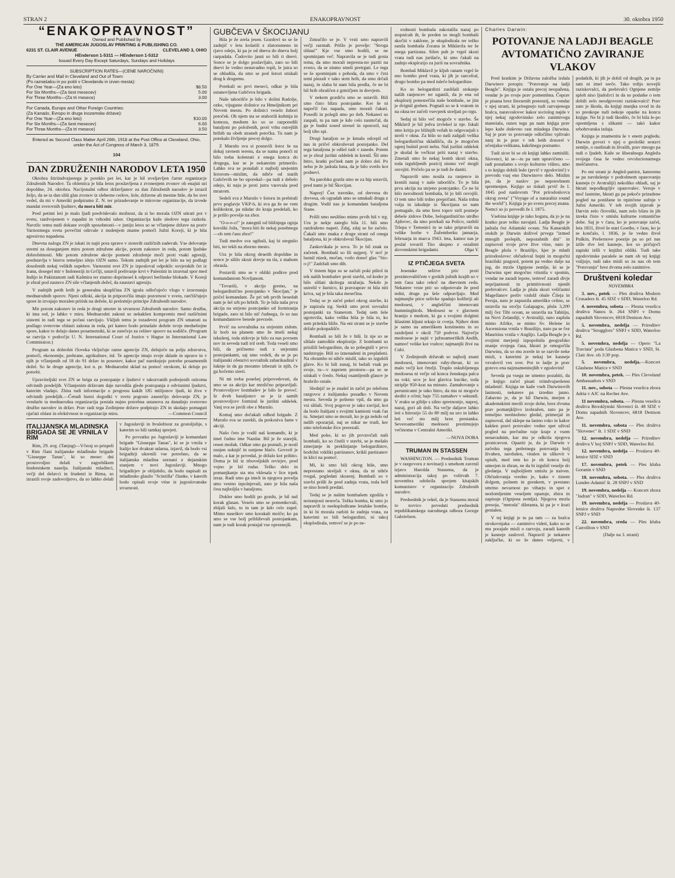STRAN 2 ENAKOPRAVNOST 30. oktobra 1950
“ENAKOPRAVNOST”
Owned and Published by
THE AMERICAN JUGOSLAV PRINTING & PUBLISHING CO.
6231 ST. CLAIR AVENUE CLEVELAND 3, OHIO
HEnderson 1-5311 — HEnderson 1-5312
Issued Every Day Except Saturdays, Sundays and Holidays
SUBSCRIPTION RATES—(CENE NAROČNINI)
By Carrier and Mail in Cleveland and Out of Town:
(Po raznašalcu in po pošti v Clevelandu in izven mesta):
For One Year—(Za eno leto) $8.50
For Six Months—(Za šest mesecev) 5.00
For Three Months—(Za tri mesece) 3.00
For Canada, Europe and Other Foreign Countries:
(Za Kanado, Evropo in druge inozemske države):
For One Year—(Za eno leto) $10.00
For Six Months—(Za šest mesecev) 6.00
For Three Months—(Za tri mesece) 3.50
Entered as Second Class Matter April 26th, 1918 at the Post Office at Cleveland, Ohio, under the Act of Congress of March 3, 1879.
104
DAN ZDRUŽENIH NARODOV LETA 1950
Oktobra štiriindvajsetega je poteklo pet let, kar je bil uveljavljen čarter organizacje Združenih Narodov. Ta obletnica je bila letos proslavljena z zvonenjem zvonov ob enajsti uri dopoldne, 24. oktobra. Nacijonalni odbor državljanov za dan Združenih narodov je izrazil željo, da se ta dan sliši glas zvonov iz sleherne cerkve, šole, državne ali mestne hiše, da bo svet vedel, da mi v Ameriki podpiramo Z. N. ter prizadevanje te mirovne organizacije, da izvede mandat svetovnih ljudstev, da mora biti mir.
Pred petimi leti je malo ljudi predvidevalo možnost, da si bo morala OZN utirati pot v svetu, razdvojenem v zapadni in vzhodni tabor. Organizacija kaže sledove tega razkola. Navzlic temu nudi dokaze svojih sposobnosti—v juniju letos so se včlanjene države na poziv Varnostnega sveta povečini odzvale z nudenjem znatne pomoči Južni Koreji, ki je bila agresivno napadena.
Dnevna naloga ZN je iskati in najti pota sprave v stoterih različnih zadevah. Vse delovanje stremi za doseganjem miru potom združene akcije, potom zakonov in reda, potom ljudske dobrobitnosti. Mir potom združene akcije pomeni združenje moči proti vsaki agresiji, predstavlja v bistvu temeljno idejo OZN samo. Tekom zadnjih pet let je bilo na tej podlagi doseženih nekaj velikih uspehov. Varnostni svet ZN je izposloval odpoklic sovjetskih čet iz Irana, dosegel mir v Indoneziji in Grčiji, ustavil prelivanje krvi v Palestini in izravnal spor med Indijo in Pakistanom radi Kašmira ter znatno doprinesel k odpravi berlinske blokade. V Koreji je zbral pod zastavo ZN sile včlanjenih dežel, da zaustavi agresijo.
V zadnjih petih letih je generalna skupščina ZN igrala odločujočo vlogo v izravnanju mednarodnih sporov. Njeni odloki, akcija in priporočila imajo pozornost v svetu, razčiščujejo spore in izvajajo moralen pritisk na dežele, ki prelomijo principe Združenih narodov.
Mir potom zakonov in reda je drugi smoter in stvarnost Združenih narodov. Samo družba, ki ima red, je lahko v miru. Mednarodni zakoni so nekakšen kompromis med različnimi sistemi in radi tega se počasi razvijajo. Vkljub temu je tozadevni program ZN smatrati za podlago svetovne oblasti zakona in reda, pri katero bodo prinašale dežele svoje medsebojne spore, kakor to delajo danes posamezniki, ki se zatečejo za rešitev sporov na sodišče. (Program se razvija v področju U. N. International Court of Justice v Hague in International Law Commission.)
Program za dobrobit človeka vključuje razne agencije ZN, delujoče na polju zdravstva, pomoči, ekonomije, prehrane, agrikulture, itd. Te agencije imajo svoje sklade in uprave in v njih je včlanjenih od 18 do 91 držav in posestev, kakor pač narekujejo potrebe posameznih dežel. So še druge agencije, kot n. pr. Mednarodni sklad za pomoč otrokom, ki deluje po potrebi.
Upraviteljski svet ZN se briga za postopanje z ljudstvi v takozvanih podrejenih oziroma odvisnih predeljih. Včlanjenim državam daje navodila glede postopanja z odvisnimi ljudstvi, katerim vladajo. Zbira tudi informacije o progresu kakih 185 milijonov ljudi, ki žive v odvisnih predeljih.—Četudi burni dogodki v svetu pogosto zasenčijo delovanje ZN, je vendarle ta mednarodna organizacija postala nujno potrebna ustanova za današnjo svetovno družbo narodov in držav. Prav radi tega Zedinjene države podpirajo ZN in skušajo pomagati ojačati oblast in efektivnost te organizacije miru. —Common Council
ITALIJANSKA MLADINSKA BRIGADA SE JE VRNILA V RIM
Rim, 29. avg. (Tanjug)—Včeraj so prispeli v Rim člani italijanske mladinske brigade "Giuseppe Tanas", ki so mesec dni prostovoljno delali v zagrebškem študentskem naselju. Italijanski mladinci, večji del delavci in študenti iz Rima, so izrazili svoje zadovoljstvo, da so lahko delali v Jugoslaviji in hvaležnost za gostoljubje, s katerim so bili tamkaj sprejeti.
Po povratku po Jugoslaviji je komandant brigade "Giuseppe Tanas", ki se je vrnila v Italijo kot dvakrat udarna, izjavil, da bodo vsi brigadirji ukrenili vse potrebno, da se italijanska mladina seznani z dejanskim stanjem v novi Jugoslaviji. Mnogo brigadirjev je obljubilo, da bodo napisali za mladinsko glasilo "Scintilla" članke, v katerih bodo opisali svoje vtise iz jugoslovanske stvarnosti.
GUBČEVA V ŠKOCIJANU
Bila je že zrela jesen. Gozdovi so se še zadnjič v letu košatili z zlatorumeno in rjavo odejo, ki pa je od dneva do dneva bolj razpadala. Čudovito jasni so bili ti dnevi. Sonce se je dolgo poslavljalo, zato so bili dnevi še vedno nenavadno topli, le jutra so se ohladila, da smo se pod šotori stiskali drug k drugemu.
Potekali so prvi meseci, odkar je bila ustanovljena Gubčeva brigada.
Naše taborišče je bilo v dolini Radolje, ozke, vijugaste dolinice za Hmeljnikom pri Novem mestu. Po dolinici veselo žubori potoček. Ob njem sta se utaborili kuhinja in komora, medtem ko so se razporedili bataljoni po položenih, proti vrhu ostrejših hribih na obeh straneh potočka. Tu nam je potekalo življenje precej dolgo.
Z Marušo sva si postavili šotor še na dokaj ravnem terenu, da se nama ponoči ni bilo treba kolentati z enega konca do drugega, kar se je nekaterim primerilo. Lahko sva se ponašali z najbolj urejenim šotorom—mislim, da nihče od starih Gubčevih ne bo oporekal—pa tudi z debelo odejo, ki naju je proti jutru varovala pred mrazom.
Sedeli sva z Marušo v šotoru in prebirali prvo poglavje VKP-b, ki sva ga že ne vem kolikokrat, pa nikdar do kraja predelali, ko je prišlo povelje na zbor.
"O-o-o-o!" je zategnil od bližnjega ognja koroški Joža, "mora biti že nekaj posebnega—ob tem času zbor!"
Tudi medve sva ugibali, kaj bi utegnilo biti, ter tekli na zborno mesto.
Ura je bila okrog desetih dopoldne in sonce je sililo skozi drevje na tla, z mahom obrasla.
Postavili smo se v obliki podkve pred komandantom Novljanom.
"Tovariši, v akcijo gremo, na belogardistično postojanko v Škocijan," je pričel komandant. Že pri teh prvih besedah nam je šel srh po hrbtih. To je bila naša prva akcija na utrjeno postojanko od formiranja brigade, zato ni bilo nič čudnega, če so nas komandantove besede prevzele.
Prvič na sovražnika za utrjenim zidom. Iz borb na planem smo že imeli nekaj izkušenj, toda zidovje je bilo za nas povsem nov in seveda tudi trd oreh. Toda veseli smo bili, da pričnemo tudi z utrjenimi postojankami, saj smo vedeli, da se je po italijanski ofenzivi sovražnik zabarikadiral v luknje in da ga moramo izbezati iz njih, če ga hočemo streti.
Ni mi treba posebej pripovedovati, da smo se za akcijo kar mrzlično pripravljali. Prostovoljcev bombašev je bilo še preveč. Iz dveh bataljonov se je iz samih prostovoljcev formiral še jurišni oddelek. Vanj sva se javili obe z Marušo.
Komaj smo dočakali odhod brigade. Z Marušo sva se zarekli, da prekosiva fante v akciji.
Našo četo je vodil naš komandir, ki je imel čudno ime Nazdar. Bil je že starejši, resen možak. Odkar smo ga poznali, je nosil usnjen suknjič in usnjene hlače. Govoril je malo, a kar je povedal, je držalo kot pribito. Doma je bil iz trboveljskih revirjev, pred vojno je bil rudar. Težko delo in pomanjkanje sta mu vklesala v lice trpek izraz. Radi smo ga imeli in njegova povelja smo vestno izpolnjevali, zato je bila naša četa najboljša v bataljonu.
Dokler smo hodili po gozdu, je bil naš korak glasan. Veselo smo se pomenkovali, zbijali šalo, tu in tam je kdo celo zapel. Mimo naselkov smo korakali molče; ko pa smo se vse bolj približevali postojankam, nam je tudi korak postajal vse opreznejši.
Zmračilo se je. V vrsti smo napravili večji razmah. Prišlo je povelje: "Stroga tišina!" Kje vse smo hodili, se ne spominjam več. Napravila se je tudi gosta tema, da smo morali nepresta-no paziti na zvezo, da se nismo smeli pretrgati. Le tega se še spominjam s pohoda, da smo v črni temi plezali v tako strm hrib, da smo drčali nazaj, in slaba bi nam bila predla, če ne bi bil hrib obraščen z grmičjem in drevjem.
V nekem gozdiču smo se ustavili. Bili smo čisto blizu postojanke. Ker še ni napočil čas napada, smo morali čakati. Posedli in polegli smo po tleh. Nekateri so zaspali, tu pa tam je kdo celo zasmrčal, da ga je budni sosed stresel in opozoril, naj bolj tiho spi.
Drugi bataljon se je kmalu odcepil od nas in pričel obkroževati postojanko. Del tega bataljona je odšel tudi v zasede. Potem se je zbral jurišni oddelek in krenil. Šli smo hitro, kratki počitek nam je dobro del. Po nebu je že jadrala luna, da je bilo svetlo kot podnevi.
Na parobku gozda smo se za hip ustavili, pred nami je bil Škocijan.
Naprej! Čez travnike, od drevesa do drevesa, ob ogradah smo se smukali druga z drugim. Vodil nas je komandant bataljona Stane.
Prišli smo neslišno mimo prvih hiš v trg. Ura je nekje zateglo bila 11. bili smo razdraženo napeti. Zdaj, zdaj se bo začelo. Čakali smo znaka z druge strani od onega bataljona, ki je obkroževal Škocijan.
Zaskovikala je sova. To je bil znak za začetek. Bombaši so šli najprej. V noč je butnil nizek, močan, votlo doneč glas "Sto-o-j!" Zadržali smo dih.
V tistem hipu so se začuli poki pištol in tek naših bombašev proti stavbi, od koder je bilo slišati skritega stražarja. Nekdo je ustrelil v žarnico, ki pravzaprav ni bila niti kriva, saj je bila taka mesečina.
Tedaj se je začel pekel okrog stavbe, ki je zapirala trg. Stekli smo proti sovražni postojanki za Stanetom. Tedaj sem šele ugotovila, kako velika hiša je bila to, ko sem pritekla bliže. Na eni strani se je stavbe držalo pokopališče.
Bombaši so bili že v hiši. Iz nje so se slišale zamolkle eksplozije. Z bombami so prisilili belogardiste, da so pobegnili v prvo nadstropje. Bili so iznenadeni in preplašeni. Na obrambo ni nihče mislil, tako so izgubili glave. Ko bi bili zunaj, bi bežali vsak po svoje, tu—v zaprtem prostoru—pa so se stiskali v čredo. Nekaj osamljenih glasov je hrabrilo ostale.
Slednjič se je znašel in začel po telefonu razgovor z italijansko posadko v Novem mestu. Seveda je pošteno vpil, da smo ga vsi slišali. Svoj pogovor je tako zavijal, kot da bodo Italijani s svojimi kamioni vsak čas tu. Smejati smo se morali, ko je ga nekdo od naših opozarjal, naj se nikar ne trudi, ker smo telefonske žice prerezali.
Med poke, ki so jih povzročali naši bombaši, ko so čistili v stavbi, se je mešalo zmerjanje in preklinjanje belogardistov, bodrilni vzkliki partizanov, krikli partizanov in klici na pomoč.
Mi, ki smo bili okrog hiše, smo neprestano streljali v okna, da ni nihče tvegal, pogledati skozenj. Bombaši so v stavbi prišli že pred zadnja vrata, toda bell se niso hoteli predati.
Tedaj se je našim bombašem zgodila v notranjosti nesreča. Težka bomba, ki smo jo napravili iz neeksplodirane letalske bombe, in ki bi morala razbiti še zadnja vrata, za katerimi so bili belogardisti, ni takoj eksplodirala, temveč se je po ne-
rodnosti bombaša zakotalila nazaj po stopnicah ih, še preden so mogli bombaši skočiti v zaklone, je eksplodirala ter težko ranila bombaša Zorana in Miklavža ter še enega partizana. Silen puh je vrgel skozi vrata tudi nas jurišače, ki smo čakali na zadnjo eksplozijo za juriš na sovražnika.
Bombaš Miklavž je kljub ranam vrgel še eno bombo pred vrata, ki jih je razcefral, drugo bombo pa med tuleče belogardiste.
Ko so belogardisti zaslišali stokanje naših ranjencev ter uganili, da je ena od eksplozij ponesrečila naše bombaše, se jim je dvignil greben. Pognali so se k vratom in na okna ter začeli vsevprek streljati po trgu.
Sedaj ni bilo več mogoče v stavbo. Še Miklavž je bil jedva izvlekel iz nje. Iskali smo kritja po bližnjih vežah in odgovarjali s streli v okna. Za hišo so naši zažgali velika belogardistična skladišča, da je mogočen ogenj bušnil proti nebu. Naš jurišni oddelek je skušal še večkrat priti nazaj v stavbo. Zmetali smo še nekaj bomb skozi okna, toda izgubljenih pozicij nismo več mogli osvojiti. Pričelo pa se je tudi že daniti.
Napravili smo nosila za ranjence in krenili nazaj v naše taborišče. To je bila prva akcija na utrjeno postojanko. Če ne bi bilo nerodnosti bombaša, bi jo bili osvojili. O tem smo bili trdno prepričani. Naša trdna volja in izkušnje iz Škocijana so nam pomagale, da smo brez topov strli pozneje debele zidove Dobe, belogardistično utrdbo Ajdovec, da smo potrkali na Polico, razbili Trlepa v Temenici in se tako pripravili na velike borbe v Žužemberku januarja, februarja in marca 1943. leta, kamor nas je poslal tovariš Tito skupno z ostalimi slovenskimi brigadami. Olga V.
IZ PTIČJEGA SVETA
Jesenske selitve ptic proti prezimovališčem v gorkih južnih krajih so v tem času tako rekoč na dnevnem redu. Nekatere vrste ptic so odpotovale že pred tedni, druge pa šele odpravljajo. Med najmanjše ptice selivke spadajo kolibriji ali medosesi, v angleščini imenovani hummingbirds. Medosesi se v glavnem hranijo z medom, ki ga s svojimi dolgimi šilastimi kljuni srkajo iz cvetja. Njihov dom je samo na ameriškem kontinentu in so razdeljeni v okoli 750 podvrst. Največje medosese je najti v južnoameriških Andih, namreč velike kot vrabce; najmanjši živé na Cubi.
V Zedinjenih državah so najbolj znani medosesi, imenovani ruby-throat, ki so malo večji kot čmrlji. Truplo oskubljenega medosesa ni večje od konca ženskega palca na roki; srce je kot glavica bucike, toda utriplje 950-krat na minuto. Zamahovanje s perutnicami je tako hitro, da mu ni mogoče slediti z očmi; baje 755 zamahov v sekundi. V zraku se giblje s silno spretnostjo, naprej, nazaj, gori ali doli. Na večje daljave lahko leti s hitrostjo 55 do 80 milj na uro in lahko leti več sto milj brez prestanka. Severoameriški medosesi prezimujejo večinoma v Centralni Ameriki.
—NOVA DOBA
TRUMAN IN STASSEN
WASHINGTON. — Predsednik Truman je v razgovoru z novinarji s smehom zavrnil izjavo Harolda Stassena, da je administracija takoj po volitvah 7. novembra odobrila sprejem kitajskih komunistov v organizacijo Združenih narodov.
Predsednik je rekel, da je Stassenu moral to novico povedati predsednik republikanskega narodnega odbora George Gabrielson.
Charles Darwin:
POTOVANJE NA LADJI BEAGLE
AVTOMATIČNO ZAVIRANJE VLAKOV
Pred kratkim je Državna založba izdala Darwinov potopis: "Potovanje na ladji Beagle". Knjiga je ostala precej neopažena, vendar je po svoje prav pomembna. Čeprav je pisana brez literarnih pretenzij, so vendar v njej strani, ki pritegnejo tudi razvajenega bralca, naravoslovec kakor sociolog najde v njej nekaj zgodovinsko zelo zanimivega materiala, razen tega pa nam knjiga prav lepo kaže duševno rast mladega Darwina. Saj je prav to potovanje odločilno vplivalo nanj in je prav v teh letih dozorel v učenjaka-velikana, kakršnega poznamo.
Tudi sicer bi se ob knjigi lahko zamislili. Slovenci, ki se—tu pa tam upravičeno — radi ponašamo s svojo kulturno višino, smo s to knjigo dobili ledo (prvič v zgodovini!) v prevodu vsaj eno Darwinovo delo. Mislim pa, da je naslov po nepotrebnem spremenjen. Knjigo so tiskali prvič že l. 1845 pod naslovom "Pot prirodoslovca okrog sveta" ("Voyage of a naturalist round the world"). Knjiga je po svetu precej znana. Nemci so jo prevedli že l. 1875.
Vsebina knjige je tako bogata, da jo je na kratko prav težko navajati. Ladja Beagle je jadrala čez Atlantski ocean. Na Kanarskih otokih je Darwin doživel prvega "izmed mnogih prelepih, nepozabnih dni" in zapisoval svoje prve žive vtise, nato je Beagle plula v Brazilijo, kjer je mladi prirodoslovec občudoval bujni in mogočni brazilski pragozd, potem pa vedno dalje na jug, do mrzle Ognjene zemlje, ki se je Darwinu spet mogočno vtisnila v spomin, vendar ne zaradi lepote, temveč zaradi divje neprijaznosti in primitivnosti njenih prebivalcev. Ladja je plula skozi veličastni Magellanov preliv vzdolž obale Čileja in Peruja, nato je zapustila ameriško celino, se ustavila na otočju Galapagos, plula 3,200 milj čez Tihi ocean, se ustavila na Tahitiju, na Novi Zelandiji, v Avstraliji, nato zaplula mimo Afrike, se mimo Sv. Helene in Ascensiona vrnila v Brazilijo, nato pa se čez Mauritius vrnila v Anglijo. Ladja Beagle je s svojimi merjenji izpopolnila geografsko znanje svojega časa, hkrati je omogočila Darwinu, da so mu zorele in se razvile neke misli, s katerimi je nekaj let kasneje vzvalovil ves svet. Pot te ladje je prav gotovo ena najznamenitejših v zgodovini!
Seveda pa vsega ne smemo pozabiti, da je knjigo začel pisati triindvajsetleten mladenič. Knjiga ne kaže vseh Darwinovih lastnosti, nekatere pa izredno jasno. Zabavno je, da je bil Darwin, merjen z akademskimi merili svoje dobe, brez dvoma prav pomanjkljivo izobražen, zato pa je temeljno neobteženo gledal, primerjal in zapisoval, dal sklepe na lastno roko in kakor kakšen pravi potovalec vedno spet užival pogled na prečudne tuje kraje z vsem nenavadnim, kar mu je odkrila njegova pronicavost. Opaziti je, da je Darwin v začetku tega petletnega potovanja bolj živahen, navdušen, vitalen in slikovit v opisih, med tem ko je ob koncu bolj umerjen in zbran, ne da bi izgubil veselje do gledanja. V najboljšem smislu je naiven. Občudovanja vredno je, kako v tistem dolgem, polnem in grenkem, v prestano smrtno nevarnost po viharju in spet z nezlomljenim veseljem opazuje, zbira in zapisuje (Ognjena zemlja). Njegova mrzla presoja, "metoda" diletanta, ki pa je v krati genialen.
V tej knjigi je tu pa tam — za bralca strokovnjaka — zanimivo videti, kako so se mu porajale misli o razvoju, zaradi katerih je kasneje zaslovel. Napravil je nekatere zaključke, ki so še danes veljavni, v podatkih, ki jih je dobil od drugih, pa tu pa tam ni imel sreče. Tako trdijo novejši raziskovalci, da prebivalci Ognjene zemlje sploh niso ljudožrci in da so podatke o tem dobili zelo neodgovorni raziskovalci! Prav zato je škoda, da knjigi manjka uvod in da so preskope tudi nekoje opazke na koncu knjige. Ne bi ji tudi škodilo, če bi bila le-po opremljena s slikami — takó kakor srbohrvatska izdaja.
Knjiga je znamenita še v enem pogledu. Darwin govori v njej o geološki sestavi zemlje, o rastlinah in živalih, prav mnogo pa tudi o ljudeh. Kaže se liberalnega Angleža svojega časa še vedno revolucionarnega meščanstva.
Po eni strani je Anglež-patriot, kateremu se pa navdušenje v podrobnem opazovanju kasneje (v Avstraliji) nekoliko ohladi, saj je hkrati nepodkupljiv opazovalec. Veruje v moč lastnine, hkrati ga pa pekoče prizadene pogled na ponižane in trpinčene sužnje v Južni Ameriki. V teh svojih izjavah je Darvin zelo človeški, nam zelo blizu in jih izreka čisto v smislu kulturne romantične dobe. Saj je v času, ko je potovanje začel, leta 1831, živel še stari Goethe, v času, ko je se končalo, l. 1836, je še vedno živel Puškin, Prešernove poezije pa so pri nas izšle dve leti kasneje, kot so pričujoči zapiski izšli v knjižni obliki. Tudi take zgodovinske paralele se nam ob tej knjigi vsiljujo, tudi take misli so za nas ob tem "Potovanju" brez dvoma zelo zanimive.
Društveni koledar
NOVEMBRA
3. nov., petek — Ples društva Modern Crusaders št. 45 SDZ v SDD, Waterloo Rd.
4. novembra, sobota — Plesna veselica društva Nanos št. 264 SNPJ v Domu zapadnih Slovencev, 6818 Denison Ave.
5. novembra, nedelja — Prireditev društva "Strugglors" SNPJ v SDD, Waterloo Rd.
5. novembra, nedelja — Opero "La Traviata" poda Glasbena Matica v SND, St. Clair Ave. ob 3:30 pop.
5. novembra, nedelja.—Koncert Glasbene Matice v SND
10. novembra, petek. — Ples Cleveland Ambassadors v SND
11. nov., sobota — Plesna veselica zbora Adria v AJC na Recher Ave.
11 novembra, sobota. — Plesna veselica društva Brooklynski Slovenci št. 48 SDZ v Domu zapadnih Slovencev, 6818 Denison Ave.
11. novembra, sobota — Ples društva "Slovenec" št. 1 SDZ v SND
12. novembra, nedelja — Prireditev društva V boj SNPJ v SDD, Waterloo Rd.
12. novembra, nedelja — Proslava 40-letnice SDZ v SND
17. novembra, petek — Ples kluba Goranin v SND
18. novembra, sobota. — Ples društva Lunder-Adamič št. 28 SNPJ v SND
19. novembra, nedelja — Koncert zbora "Jadran" v SDD, Waterloo Rd.
19. novembra, nedelja — Proslava 40-letnice društva Napredne Slovenke št. 137 SNPJ v SND
22. novembra, sreda — Ples kluba Carrollton v SND
(Dalje na 3. strani)